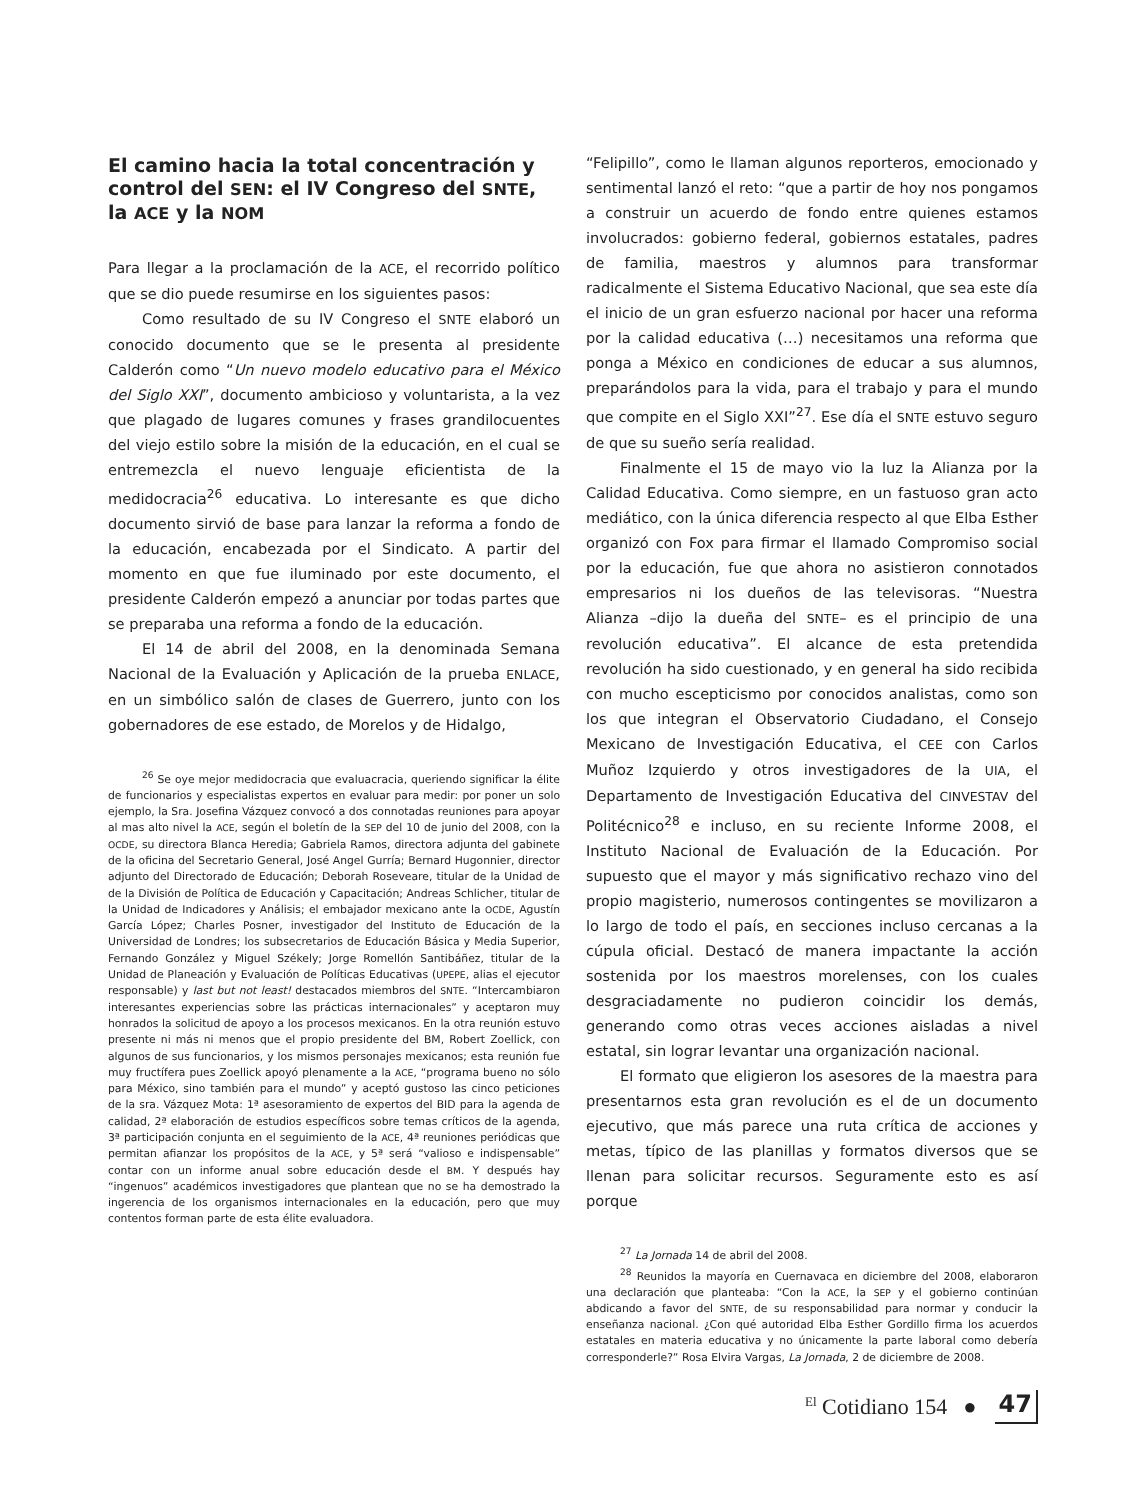El camino hacia la total concentración y control del SEN: el IV Congreso del SNTE, la ACE y la NOM
Para llegar a la proclamación de la ACE, el recorrido político que se dio puede resumirse en los siguientes pasos:
Como resultado de su IV Congreso el SNTE elaboró un conocido documento que se le presenta al presidente Calderón como “Un nuevo modelo educativo para el México del Siglo XXI”, documento ambicioso y voluntarista, a la vez que plagado de lugares comunes y frases grandilocuentes del viejo estilo sobre la misión de la educación, en el cual se entremezcla el nuevo lenguaje eficientista de la medidocracia<sup>26</sup> educativa. Lo interesante es que dicho documento sirvió de base para lanzar la reforma a fondo de la educación, encabezada por el Sindicato. A partir del momento en que fue iluminado por este documento, el presidente Calderón empezó a anunciar por todas partes que se preparaba una reforma a fondo de la educación.
El 14 de abril del 2008, en la denominada Semana Nacional de la Evaluación y Aplicación de la prueba ENLACE, en un simbólico salón de clases de Guerrero, junto con los gobernadores de ese estado, de Morelos y de Hidalgo,
<sup>26</sup> Se oye mejor medidocracia que evaluacracia, queriendo significar la élite de funcionarios y especialistas expertos en evaluar para medir: por poner un solo ejemplo, la Sra. Josefina Vázquez convocó a dos connotadas reuniones para apoyar al mas alto nivel la ACE, según el boletín de la SEP del 10 de junio del 2008, con la OCDE, su directora Blanca Heredia; Gabriela Ramos, directora adjunta del gabinete de la oficina del Secretario General, José Angel Gurría; Bernard Hugonnier, director adjunto del Directorado de Educación; Deborah Roseveare, titular de la Unidad de de la División de Política de Educación y Capacitación; Andreas Schlicher, titular de la Unidad de Indicadores y Análisis; el embajador mexicano ante la OCDE, Agustín García López; Charles Posner, investigador del Instituto de Educación de la Universidad de Londres; los subsecretarios de Educación Básica y Media Superior, Fernando González y Miguel Székely; Jorge Romellón Santibáñez, titular de la Unidad de Planeación y Evaluación de Políticas Educativas (UPEPE, alias el ejecutor responsable) y last but not least! destacados miembros del SNTE. “Intercambiaron interesantes experiencias sobre las prácticas internacionales” y aceptaron muy honrados la solicitud de apoyo a los procesos mexicanos. En la otra reunión estuvo presente ni más ni menos que el propio presidente del BM, Robert Zoellick, con algunos de sus funcionarios, y los mismos personajes mexicanos; esta reunión fue muy fructífera pues Zoellick apoyó plenamente a la ACE, “programa bueno no sólo para México, sino también para el mundo” y aceptó gustoso las cinco peticiones de la sra. Vázquez Mota: 1ª asesoramiento de expertos del BID para la agenda de calidad, 2ª elaboración de estudios específicos sobre temas críticos de la agenda, 3ª participación conjunta en el seguimiento de la ACE, 4ª reuniones periódicas que permitan afianzar los propósitos de la ACE, y 5ª será “valioso e indispensable” contar con un informe anual sobre educación desde el BM. Y después hay “ingenuos” académicos investigadores que plantean que no se ha demostrado la ingerencia de los organismos internacionales en la educación, pero que muy contentos forman parte de esta élite evaluadora.
“Felipillo”, como le llaman algunos reporteros, emocionado y sentimental lanzó el reto: “que a partir de hoy nos pongamos a construir un acuerdo de fondo entre quienes estamos involucrados: gobierno federal, gobiernos estatales, padres de familia, maestros y alumnos para transformar radicalmente el Sistema Educativo Nacional, que sea este día el inicio de un gran esfuerzo nacional por hacer una reforma por la calidad educativa (…) necesitamos una reforma que ponga a México en condiciones de educar a sus alumnos, preparándolos para la vida, para el trabajo y para el mundo que compite en el Siglo XXI”<sup>27</sup>. Ese día el SNTE estuvo seguro de que su sueño sería realidad.
Finalmente el 15 de mayo vio la luz la Alianza por la Calidad Educativa. Como siempre, en un fastuoso gran acto mediático, con la única diferencia respecto al que Elba Esther organizó con Fox para firmar el llamado Compromiso social por la educación, fue que ahora no asistieron connotados empresarios ni los dueños de las televisoras. “Nuestra Alianza –dijo la dueña del SNTE– es el principio de una revolución educativa”. El alcance de esta pretendida revolución ha sido cuestionado, y en general ha sido recibida con mucho escepticismo por conocidos analistas, como son los que integran el Observatorio Ciudadano, el Consejo Mexicano de Investigación Educativa, el CEE con Carlos Muñoz Izquierdo y otros investigadores de la UIA, el Departamento de Investigación Educativa del CINVESTAV del Politécnico<sup>28</sup> e incluso, en su reciente Informe 2008, el Instituto Nacional de Evaluación de la Educación. Por supuesto que el mayor y más significativo rechazo vino del propio magisterio, numerosos contingentes se movilizaron a lo largo de todo el país, en secciones incluso cercanas a la cúpula oficial. Destacó de manera impactante la acción sostenida por los maestros morelenses, con los cuales desgraciadamente no pudieron coincidir los demás, generando como otras veces acciones aisladas a nivel estatal, sin lograr levantar una organización nacional.
El formato que eligieron los asesores de la maestra para presentarnos esta gran revolución es el de un documento ejecutivo, que más parece una ruta crítica de acciones y metas, típico de las planillas y formatos diversos que se llenan para solicitar recursos. Seguramente esto es así porque
<sup>27</sup> La Jornada 14 de abril del 2008.
<sup>28</sup> Reunidos la mayoría en Cuernavaca en diciembre del 2008, elaboraron una declaración que planteaba: “Con la ACE, la SEP y el gobierno continúan abdicando a favor del SNTE, de su responsabilidad para normar y conducir la enseñanza nacional. ¿Con qué autoridad Elba Esther Gordillo firma los acuerdos estatales en materia educativa y no únicamente la parte laboral como debería corresponderle?” Rosa Elvira Vargas, La Jornada, 2 de diciembre de 2008.
<sup>El</sup> Cotidiano 154 ● 47